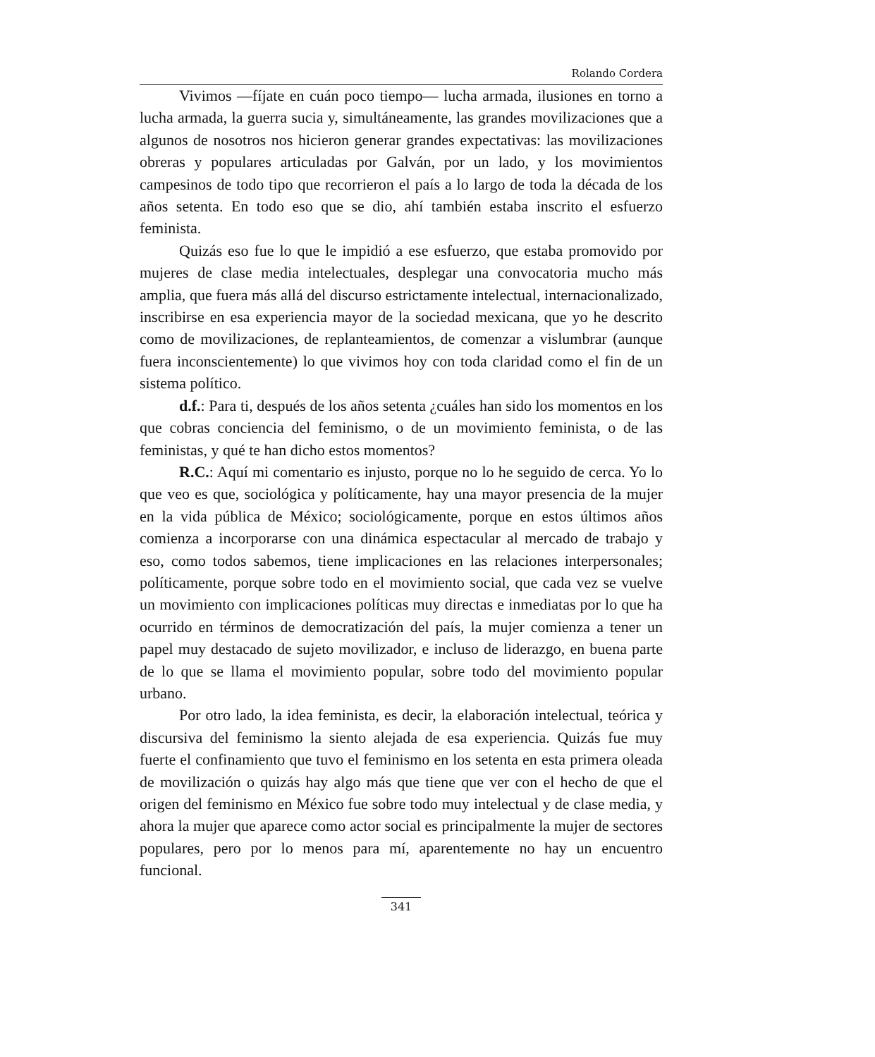Rolando Cordera
Vivimos —fíjate en cuán poco tiempo— lucha armada, ilusiones en torno a lucha armada, la guerra sucia y, simultáneamente, las grandes movilizaciones que a algunos de nosotros nos hicieron generar grandes expectativas: las movilizaciones obreras y populares articuladas por Galván, por un lado, y los movimientos campesinos de todo tipo que recorrieron el país a lo largo de toda la década de los años setenta. En todo eso que se dio, ahí también estaba inscrito el esfuerzo feminista.
Quizás eso fue lo que le impidió a ese esfuerzo, que estaba promovido por mujeres de clase media intelectuales, desplegar una convocatoria mucho más amplia, que fuera más allá del discurso estrictamente intelectual, internacionalizado, inscribirse en esa experiencia mayor de la sociedad mexicana, que yo he descrito como de movilizaciones, de replanteamientos, de comenzar a vislumbrar (aunque fuera inconscientemente) lo que vivimos hoy con toda claridad como el fin de un sistema político.
d.f.: Para ti, después de los años setenta ¿cuáles han sido los momentos en los que cobras conciencia del feminismo, o de un movimiento feminista, o de las feministas, y qué te han dicho estos momentos?
R.C.: Aquí mi comentario es injusto, porque no lo he seguido de cerca. Yo lo que veo es que, sociológica y políticamente, hay una mayor presencia de la mujer en la vida pública de México; sociológicamente, porque en estos últimos años comienza a incorporarse con una dinámica espectacular al mercado de trabajo y eso, como todos sabemos, tiene implicaciones en las relaciones interpersonales; políticamente, porque sobre todo en el movimiento social, que cada vez se vuelve un movimiento con implicaciones políticas muy directas e inmediatas por lo que ha ocurrido en términos de democratización del país, la mujer comienza a tener un papel muy destacado de sujeto movilizador, e incluso de liderazgo, en buena parte de lo que se llama el movimiento popular, sobre todo del movimiento popular urbano.
Por otro lado, la idea feminista, es decir, la elaboración intelectual, teórica y discursiva del feminismo la siento alejada de esa experiencia. Quizás fue muy fuerte el confinamiento que tuvo el feminismo en los setenta en esta primera oleada de movilización o quizás hay algo más que tiene que ver con el hecho de que el origen del feminismo en México fue sobre todo muy intelectual y de clase media, y ahora la mujer que aparece como actor social es principalmente la mujer de sectores populares, pero por lo menos para mí, aparentemente no hay un encuentro funcional.
341